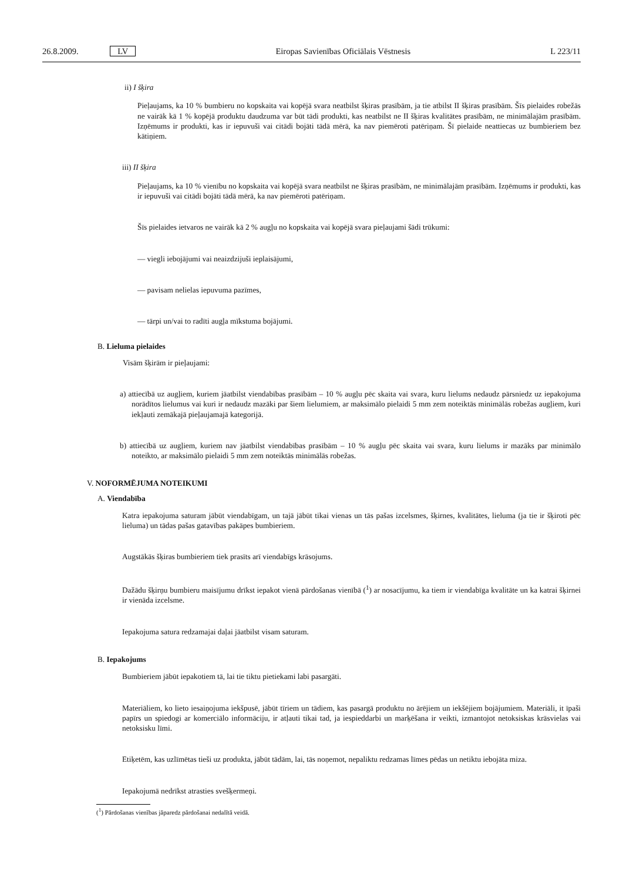26.8.2009. LV Eiropas Savienības Oficiālais Vēstnesis L 223/11
ii) I šķira
Pieļaujams, ka 10 % bumbieru no kopskaita vai kopējā svara neatbilst šķiras prasībām, ja tie atbilst II šķiras prasībām. Šīs pielaides robežās ne vairāk kā 1 % kopējā produktu daudzuma var būt tādi produkti, kas neatbilst ne II šķiras kvalitātes prasībām, ne minimālajām prasībām. Izņēmums ir produkti, kas ir iepuvuši vai citādi bojāti tādā mērā, ka nav piemēroti patēriņam. Šī pielaide neattiecas uz bumbieriem bez kātiņiem.
iii) II šķira
Pieļaujams, ka 10 % vienību no kopskaita vai kopējā svara neatbilst ne šķiras prasībām, ne minimālajām prasībām. Izņēmums ir produkti, kas ir iepuvuši vai citādi bojāti tādā mērā, ka nav piemēroti patēriņam.
Šīs pielaides ietvaros ne vairāk kā 2 % augļu no kopskaita vai kopējā svara pieļaujami šādi trūkumi:
— viegli iebojājumi vai neaizdzijuši ieplaisājumi,
— pavisam nelielas iepuvuma pazīmes,
— tārpi un/vai to radīti augļa mīkstuma bojājumi.
B. Lieluma pielaides
Visām šķirām ir pieļaujami:
a) attiecībā uz augļiem, kuriem jāatbilst viendabības prasībām – 10 % augļu pēc skaita vai svara, kuru lielums nedaudz pārsniedz uz iepakojuma norādītos lielumus vai kuri ir nedaudz mazāki par šiem lielumiem, ar maksimālo pielaidi 5 mm zem noteiktās minimālās robežas augļiem, kuri iekļauti zemākajā pieļaujamajā kategorijā.
b) attiecībā uz augļiem, kuriem nav jāatbilst viendabības prasībām – 10 % augļu pēc skaita vai svara, kuru lielums ir mazāks par minimālo noteikto, ar maksimālo pielaidi 5 mm zem noteiktās minimālās robežas.
V. NOFORMĒJUMA NOTEIKUMI
A. Viendabība
Katra iepakojuma saturam jābūt viendabīgam, un tajā jābūt tikai vienas un tās pašas izcelsmes, šķirnes, kvalitātes, lieluma (ja tie ir šķiroti pēc lieluma) un tādas pašas gatavības pakāpes bumbieriem.
Augstākās šķiras bumbieriem tiek prasīts arī viendabīgs krāsojums.
Dažādu šķirņu bumbieru maisījumu drīkst iepakot vienā pārdošanas vienībā (<sup>1</sup>) ar nosacījumu, ka tiem ir vienda­bīga kvalitāte un ka katrai šķirnei ir vienāda izcelsme.
Iepakojuma satura redzamajai daļai jāatbilst visam saturam.
B. Iepakojums
Bumbieriem jābūt iepakotiem tā, lai tie tiktu pietiekami labi pasargāti.
Materiāliem, ko lieto iesaiņojuma iekšpusē, jābūt tīriem un tādiem, kas pasargā produktu no ārējiem un iekšējiem bojājumiem. Materiāli, it īpaši papīrs un spiedogi ar komerciālo informāciju, ir atļauti tikai tad, ja iespieddarbi un marķēšana ir veikti, izmantojot netoksiskas krāsvielas vai netoksisku līmi.
Etiķetēm, kas uzlīmētas tieši uz produkta, jābūt tādām, lai, tās noņemot, nepaliktu redzamas līmes pēdas un netiktu iebojāta miza.
Iepakojumā nedrīkst atrasties svešķermeņi.
(<sup>1</sup>) Pārdošanas vienības jāparedz pārdošanai nedalītā veidā.